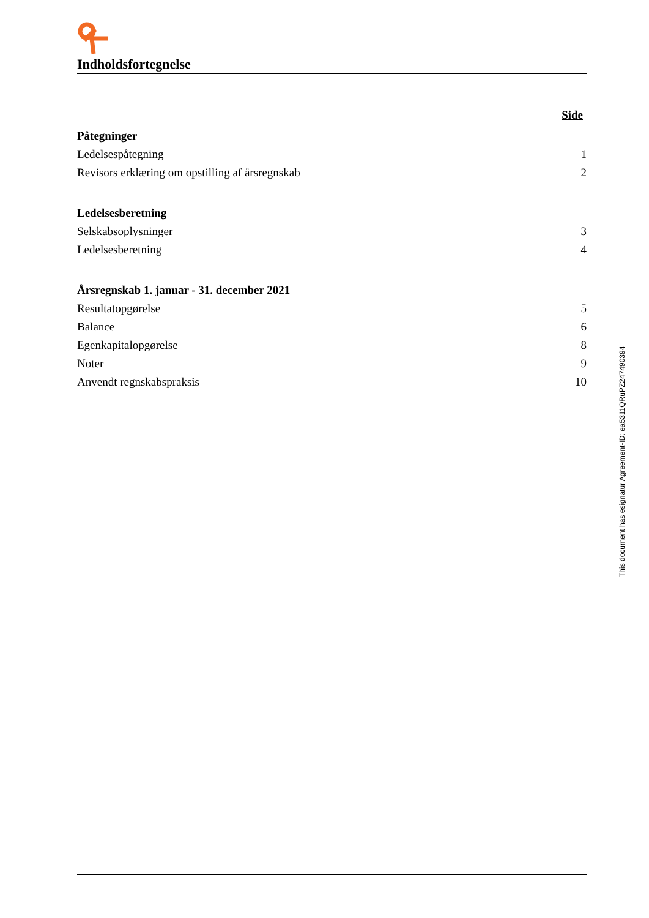Indholdsfortegnelse
Side
Påtegninger
Ledelsespåtegning 1
Revisors erklæring om opstilling af årsregnskab 2
Ledelsesberetning
Selskabsoplysninger 3
Ledelsesberetning 4
Årsregnskab 1. januar - 31. december 2021
Resultatopgørelse 5
Balance 6
Egenkapitalopgørelse 8
Noter 9
Anvendt regnskabspraksis 10
This document has esignatur Agreement-ID: ea5311QRuPZ247490394